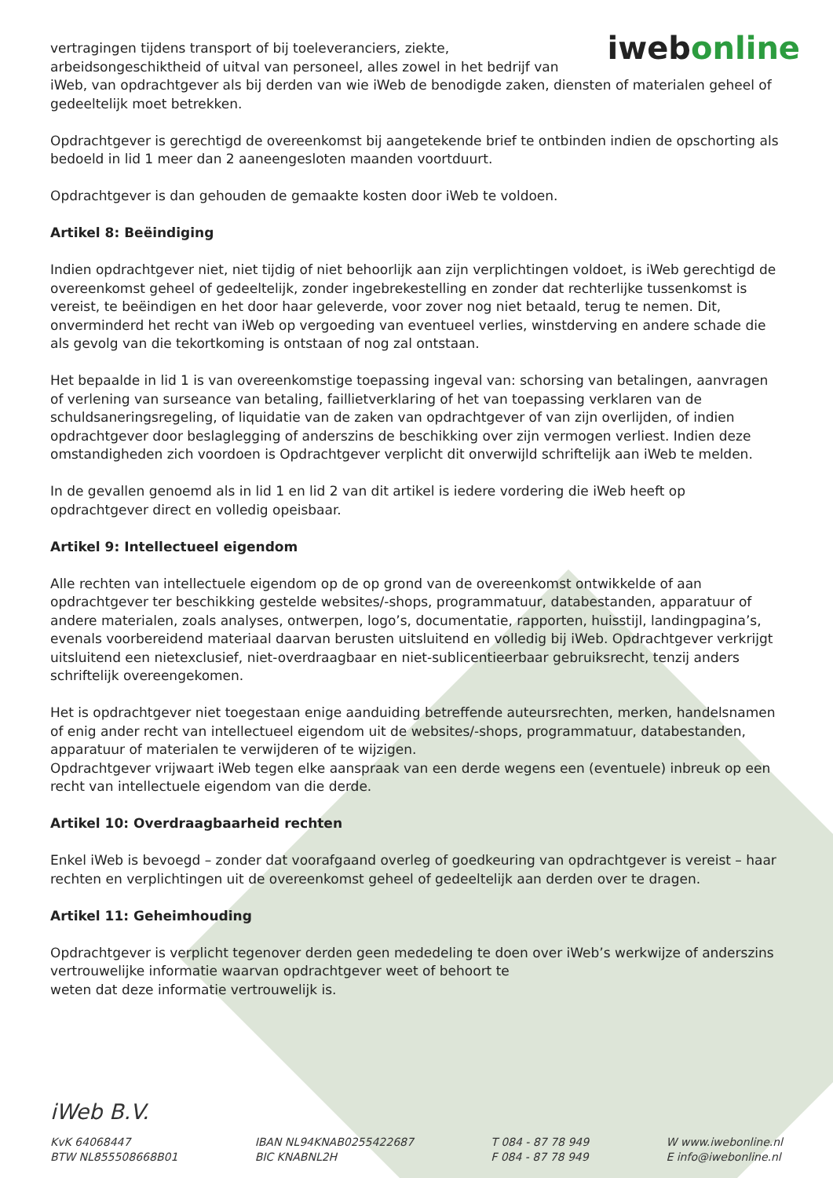iwebonline
vertragingen tijdens transport of bij toeleveranciers, ziekte,
arbeidsongeschiktheid of uitval van personeel, alles zowel in het bedrijf van
iWeb, van opdrachtgever als bij derden van wie iWeb de benodigde zaken, diensten of materialen geheel of gedeeltelijk moet betrekken.
Opdrachtgever is gerechtigd de overeenkomst bij aangetekende brief te ontbinden indien de opschorting als bedoeld in lid 1 meer dan 2 aaneengesloten maanden voortduurt.
Opdrachtgever is dan gehouden de gemaakte kosten door iWeb te voldoen.
Artikel 8: Beëindiging
Indien opdrachtgever niet, niet tijdig of niet behoorlijk aan zijn verplichtingen voldoet, is iWeb gerechtigd de overeenkomst geheel of gedeeltelijk, zonder ingebrekestelling en zonder dat rechterlijke tussenkomst is vereist, te beëindigen en het door haar geleverde, voor zover nog niet betaald, terug te nemen. Dit, onverminderd het recht van iWeb op vergoeding van eventueel verlies, winstderving en andere schade die als gevolg van die tekortkoming is ontstaan of nog zal ontstaan.
Het bepaalde in lid 1 is van overeenkomstige toepassing ingeval van: schorsing van betalingen, aanvragen of verlening van surseance van betaling, faillietverklaring of het van toepassing verklaren van de schuldsaneringsregeling, of liquidatie van de zaken van opdrachtgever of van zijn overlijden, of indien opdrachtgever door beslaglegging of anderszins de beschikking over zijn vermogen verliest. Indien deze omstandigheden zich voordoen is Opdrachtgever verplicht dit onverwijld schriftelijk aan iWeb te melden.
In de gevallen genoemd als in lid 1 en lid 2 van dit artikel is iedere vordering die iWeb heeft op opdrachtgever direct en volledig opeisbaar.
Artikel 9: Intellectueel eigendom
Alle rechten van intellectuele eigendom op de op grond van de overeenkomst ontwikkelde of aan opdrachtgever ter beschikking gestelde websites/-shops, programmatuur, databestanden, apparatuur of andere materialen, zoals analyses, ontwerpen, logo’s, documentatie, rapporten, huisstijl, landingpagina’s, evenals voorbereidend materiaal daarvan berusten uitsluitend en volledig bij iWeb. Opdrachtgever verkrijgt uitsluitend een nietexclusief, niet-overdraagbaar en niet-sublicentieerbaar gebruiksrecht, tenzij anders schriftelijk overeengekomen.
Het is opdrachtgever niet toegestaan enige aanduiding betreffende auteursrechten, merken, handelsnamen of enig ander recht van intellectueel eigendom uit de websites/-shops, programmatuur, databestanden, apparatuur of materialen te verwijderen of te wijzigen.
Opdrachtgever vrijwaart iWeb tegen elke aanspraak van een derde wegens een (eventuele) inbreuk op een recht van intellectuele eigendom van die derde.
Artikel 10: Overdraagbaarheid rechten
Enkel iWeb is bevoegd – zonder dat voorafgaand overleg of goedkeuring van opdrachtgever is vereist – haar rechten en verplichtingen uit de overeenkomst geheel of gedeeltelijk aan derden over te dragen.
Artikel 11: Geheimhouding
Opdrachtgever is verplicht tegenover derden geen mededeling te doen over iWeb’s werkwijze of anderszins vertrouwelijke informatie waarvan opdrachtgever weet of behoort te
weten dat deze informatie vertrouwelijk is.
iWeb B.V.
KvK 64068447
BTW NL855508668B01
IBAN NL94KNAB0255422687
BIC KNABNL2H
T 084 - 87 78 949
F 084 - 87 78 949
W www.iwebonline.nl
E info@iwebonline.nl